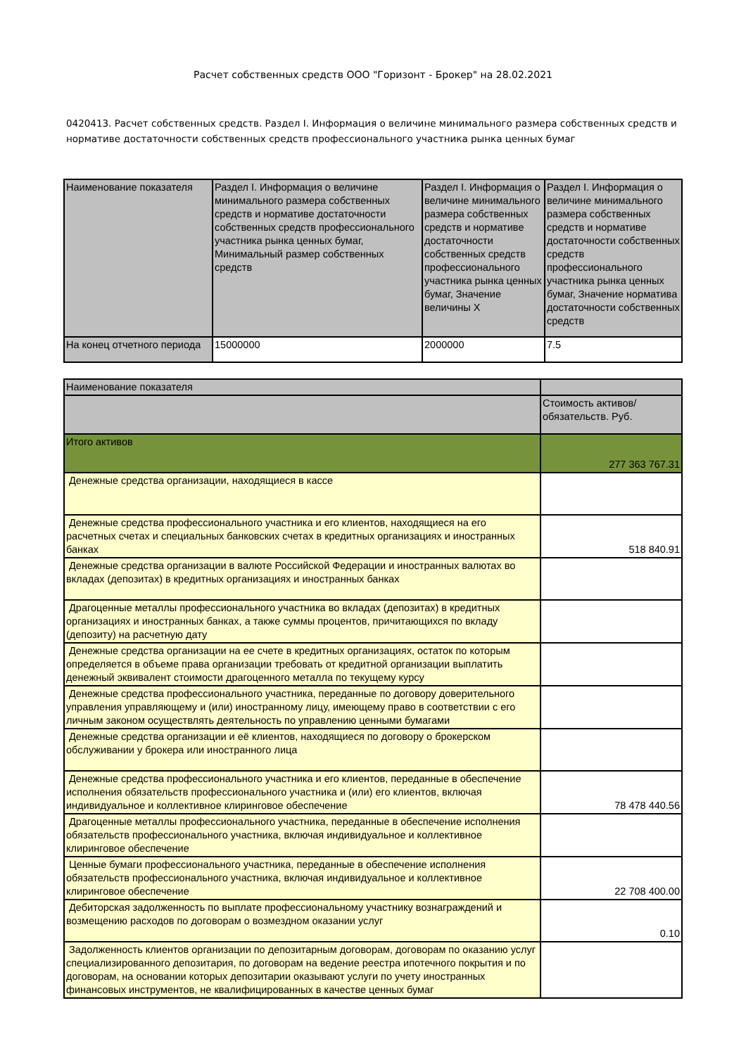Расчет собственных средств ООО "Горизонт - Брокер" на 28.02.2021
0420413. Расчет собственных средств. Раздел I. Информация о величине минимального размера собственных средств и нормативе достаточности собственных средств профессионального участника рынка ценных бумаг
| Наименование показателя | Раздел I. Информация о величине минимального размера собственных средств и нормативе достаточности собственных средств профессионального участника рынка ценных бумаг, Минимальный размер собственных средств | Раздел I. Информация о величине минимального размера собственных средств и нормативе достаточности собственных средств профессионального участника рынка ценных бумаг, Значение величины X | Раздел I. Информация о величине минимального размера собственных средств и нормативе достаточности собственных средств профессионального участника рынка ценных бумаг, Значение норматива достаточности собственных средств |
| --- | --- | --- | --- |
| На конец отчетного периода | 15000000 | 2000000 | 7.5 |
| Наименование показателя | |
| --- | --- |
| | Стоимость активов/обязательств. Руб. |
| Итого активов | 277 363 767.31 |
| Денежные средства организации, находящиеся в кассе | |
| Денежные средства профессионального участника и его клиентов, находящиеся на его расчетных счетах и специальных банковских счетах в кредитных организациях и иностранных банках | 518 840.91 |
| Денежные средства организации в валюте Российской Федерации и иностранных валютах во вкладах (депозитах) в кредитных организациях и иностранных банках | |
| Драгоценные металлы профессионального участника во вкладах (депозитах) в кредитных организациях и иностранных банках, а также суммы процентов, причитающихся по вкладу (депозиту) на расчетную дату | |
| Денежные средства организации на ее счете в кредитных организациях, остаток по которым определяется в объеме права организации требовать от кредитной организации выплатить денежный эквивалент стоимости драгоценного металла по текущему курсу | |
| Денежные средства профессионального участника, переданные по договору доверительного управления управляющему и (или) иностранному лицу, имеющему право в соответствии с его личным законом осуществлять деятельность по управлению ценными бумагами | |
| Денежные средства организации и её клиентов, находящиеся по договору о брокерском обслуживании у брокера или иностранного лица | |
| Денежные средства профессионального участника и его клиентов, переданные в обеспечение исполнения обязательств профессионального участника и (или) его клиентов, включая индивидуальное и коллективное клиринговое обеспечение | 78 478 440.56 |
| Драгоценные металлы профессионального участника, переданные в обеспечение исполнения обязательств профессионального участника, включая индивидуальное и коллективное клиринговое обеспечение | |
| Ценные бумаги профессионального участника, переданные в обеспечение исполнения обязательств профессионального участника, включая индивидуальное и коллективное клиринговое обеспечение | 22 708 400.00 |
| Дебиторская задолженность по выплате профессиональному участнику вознаграждений и возмещению расходов по договорам о возмездном оказании услуг | 0.10 |
| Задолженность клиентов организации по депозитарным договорам, договорам по оказанию услуг специализированного депозитария, по договорам на ведение реестра ипотечного покрытия и по договорам, на основании которых депозитарии оказывают услуги по учету иностранных финансовых инструментов, не квалифицированных в качестве ценных бумаг | |